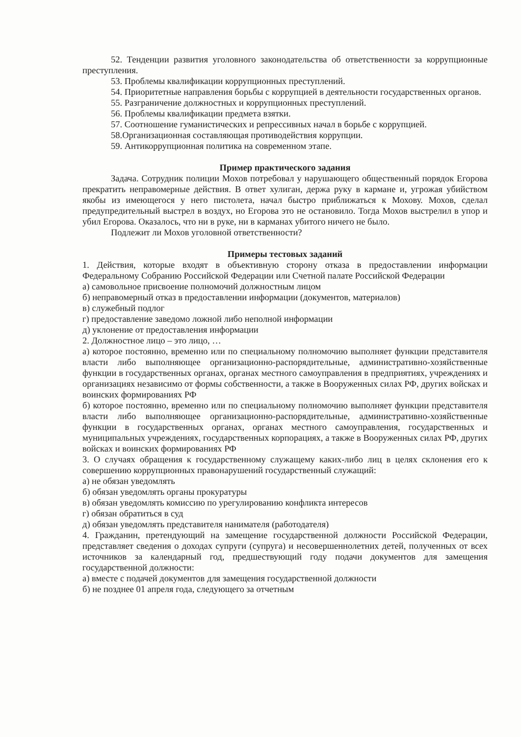52. Тенденции развития уголовного законодательства об ответственности за коррупционные преступления.
53. Проблемы квалификации коррупционных преступлений.
54. Приоритетные направления борьбы с коррупцией в деятельности государственных органов.
55. Разграничение должностных и коррупционных преступлений.
56. Проблемы квалификации предмета взятки.
57. Соотношение гуманистических и репрессивных начал в борьбе с коррупцией.
58.Организационная составляющая противодействия коррупции.
59. Антикоррупционная политика на современном этапе.
Пример практического задания
Задача. Сотрудник полиции Мохов потребовал у нарушающего общественный порядок Егорова прекратить неправомерные действия. В ответ хулиган, держа руку в кармане и, угрожая убийством якобы из имеющегося у него пистолета, начал быстро приближаться к Мохову. Мохов, сделал предупредительный выстрел в воздух, но Егорова это не остановило. Тогда Мохов выстрелил в упор и убил Егорова. Оказалось, что ни в руке, ни в карманах убитого ничего не было.
Подлежит ли Мохов уголовной ответственности?
Примеры тестовых заданий
1. Действия, которые входят в объективную сторону отказа в предоставлении информации Федеральному Собранию Российской Федерации или Счетной палате Российской Федерации
а) самовольное присвоение полномочий должностным лицом
б) неправомерный отказ в предоставлении информации (документов, материалов)
в) служебный подлог
г) предоставление заведомо ложной либо неполной информации
д) уклонение от предоставления информации
2. Должностное лицо – это лицо, …
а) которое постоянно, временно или по специальному полномочию выполняет функции представителя власти либо выполняющее организационно-распорядительные, административно-хозяйственные функции в государственных органах, органах местного самоуправления в предприятиях, учреждениях и организациях независимо от формы собственности, а также в Вооруженных силах РФ, других войсках и воинских формированиях РФ
б) которое постоянно, временно или по специальному полномочию выполняет функции представителя власти либо выполняющее организационно-распорядительные, административно-хозяйственные функции в государственных органах, органах местного самоуправления, государственных и муниципальных учреждениях, государственных корпорациях, а также в Вооруженных силах РФ, других войсках и воинских формированиях РФ
3. О случаях обращения к государственному служащему каких-либо лиц в целях склонения его к совершению коррупционных правонарушений государственный служащий:
а) не обязан уведомлять
б) обязан уведомлять органы прокуратуры
в) обязан уведомлять комиссию по урегулированию конфликта интересов
г) обязан обратиться в суд
д) обязан уведомлять представителя нанимателя (работодателя)
4. Гражданин, претендующий на замещение государственной должности Российской Федерации, представляет сведения о доходах супруги (супруга) и несовершеннолетних детей, полученных от всех источников за календарный год, предшествующий году подачи документов для замещения государственной должности:
а) вместе с подачей документов для замещения государственной должности
б) не позднее 01 апреля года, следующего за отчетным